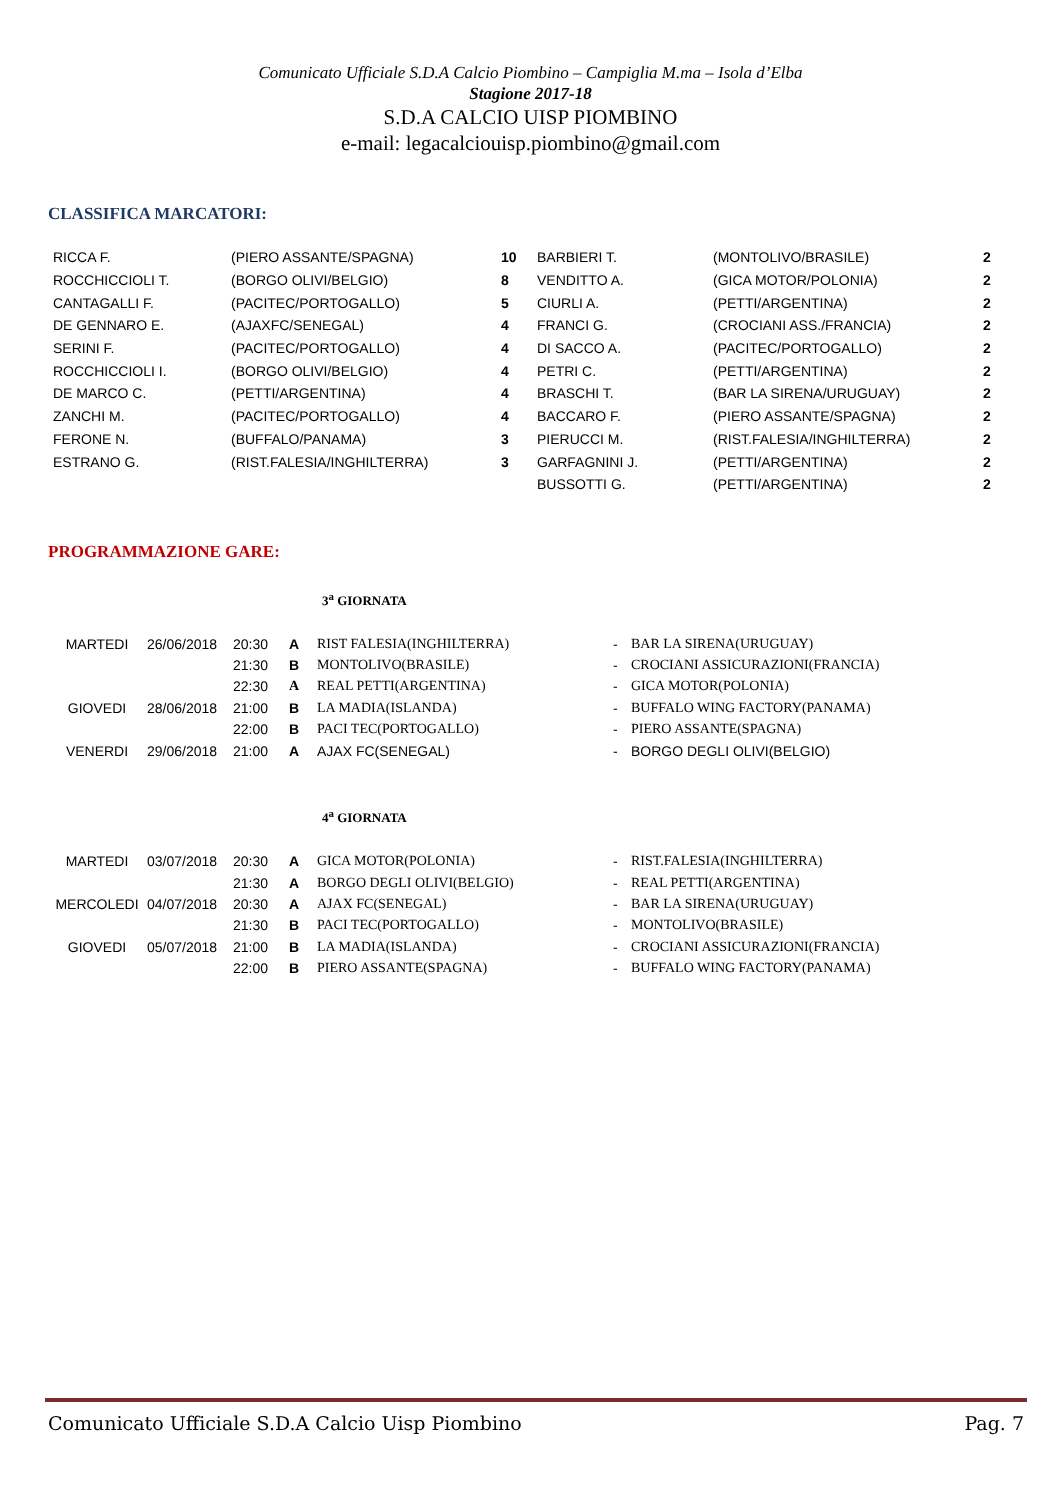Comunicato Ufficiale S.D.A Calcio Piombino – Campiglia M.ma – Isola d’Elba
Stagione 2017-18
S.D.A CALCIO UISP PIOMBINO
e-mail: legacalciouisp.piombino@gmail.com
CLASSIFICA MARCATORI:
| RICCA F. | (PIERO ASSANTE/SPAGNA) | 10 | BARBIERI T. | (MONTOLIVO/BRASILE) | 2 |
| ROCCHICCIOLI T. | (BORGO OLIVI/BELGIO) | 8 | VENDITTO A. | (GICA MOTOR/POLONIA) | 2 |
| CANTAGALLI F. | (PACITEC/PORTOGALLO) | 5 | CIURLI A. | (PETTI/ARGENTINA) | 2 |
| DE GENNARO E. | (AJAXFC/SENEGAL) | 4 | FRANCI G. | (CROCIANI ASS./FRANCIA) | 2 |
| SERINI F. | (PACITEC/PORTOGALLO) | 4 | DI SACCO A. | (PACITEC/PORTOGALLO) | 2 |
| ROCCHICCIOLI I. | (BORGO OLIVI/BELGIO) | 4 | PETRI C. | (PETTI/ARGENTINA) | 2 |
| DE MARCO C. | (PETTI/ARGENTINA) | 4 | BRASCHI T. | (BAR LA SIRENA/URUGUAY) | 2 |
| ZANCHI M. | (PACITEC/PORTOGALLO) | 4 | BACCARO F. | (PIERO ASSANTE/SPAGNA) | 2 |
| FERONE N. | (BUFFALO/PANAMA) | 3 | PIERUCCI M. | (RIST.FALESIA/INGHILTERRA) | 2 |
| ESTRANO G. | (RIST.FALESIA/INGHILTERRA) | 3 | GARFAGNINI J. | (PETTI/ARGENTINA) | 2 |
| | | | BUSSOTTI G. | (PETTI/ARGENTINA) | 2 |
PROGRAMMAZIONE GARE:
3<sup>a</sup> GIORNATA
| MARTEDI | 26/06/2018 | 20:30 | A | RIST FALESIA(INGHILTERRA) | - | BAR LA SIRENA(URUGUAY) |
| | | 21:30 | B | MONTOLIVO(BRASILE) | - | CROCIANI ASSICURAZIONI(FRANCIA) |
| | | 22:30 | A | REAL PETTI(ARGENTINA) | - | GICA MOTOR(POLONIA) |
| GIOVEDI | 28/06/2018 | 21:00 | B | LA MADIA(ISLANDA) | - | BUFFALO WING FACTORY(PANAMA) |
| | | 22:00 | B | PACI TEC(PORTOGALLO) | - | PIERO ASSANTE(SPAGNA) |
| VENERDI | 29/06/2018 | 21:00 | A | AJAX FC(SENEGAL) | - | BORGO DEGLI OLIVI(BELGIO) |
4<sup>a</sup> GIORNATA
| MARTEDI | 03/07/2018 | 20:30 | A | GICA MOTOR(POLONIA) | - | RIST.FALESIA(INGHILTERRA) |
| | | 21:30 | A | BORGO DEGLI OLIVI(BELGIO) | - | REAL PETTI(ARGENTINA) |
| MERCOLEDI | 04/07/2018 | 20:30 | A | AJAX FC(SENEGAL) | - | BAR LA SIRENA(URUGUAY) |
| | | 21:30 | B | PACI TEC(PORTOGALLO) | - | MONTOLIVO(BRASILE) |
| GIOVEDI | 05/07/2018 | 21:00 | B | LA MADIA(ISLANDA) | - | CROCIANI ASSICURAZIONI(FRANCIA) |
| | | 22:00 | B | PIERO ASSANTE(SPAGNA) | - | BUFFALO WING FACTORY(PANAMA) |
Comunicato Ufficiale S.D.A Calcio Uisp Piombino Pag. 7